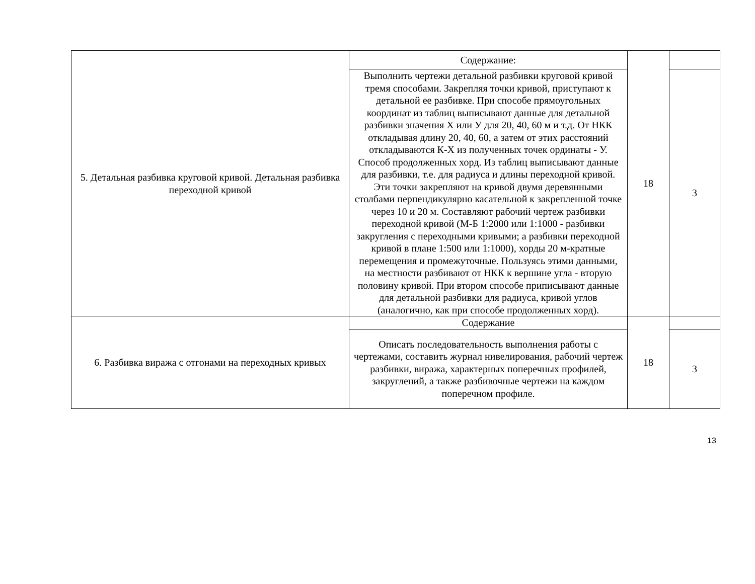| 5. Детальная разбивка круговой кривой. Детальная разбивка переходной кривой | Содержание: | 18 | |
| | Выполнить чертежи детальной разбивки круговой кривой тремя способами. Закрепляя точки кривой, приступают к детальной ее разбивке. При способе прямоугольных координат из таблиц выписывают данные для детальной разбивки значения Х или У для 20, 40, 60 м и т.д. От НКК откладывая длину 20, 40, 60, а затем от этих расстояний откладываются К-Х из полученных точек ординаты - У. Способ продолженных хорд. Из таблиц выписывают данные для разбивки, т.е. для радиуса и длины переходной кривой. Эти точки закрепляют на кривой двумя деревянными столбами перпендикулярно касательной к закрепленной точке через 10 и 20 м. Составляют рабочий чертеж разбивки переходной кривой (М-Б 1:2000 или 1:1000 - разбивки закругления с переходными кривыми; а разбивки переходной кривой в плане 1:500 или 1:1000), хорды 20 м-кратные перемещения и промежуточные. Пользуясь этими данными, на местности разбивают от НКК к вершине угла - вторую половину кривой. При втором способе приписывают данные для детальной разбивки для радиуса, кривой углов (аналогично, как при способе продолженных хорд). | | 3 |
| 6. Разбивка виража с отгонами на переходных кривых | Содержание | 18 | |
| | Описать последовательность выполнения работы с чертежами, составить журнал нивелирования, рабочий чертеж разбивки, виража, характерных поперечных профилей, закруглений, а также разбивочные чертежи на каждом поперечном профиле. | | 3 |
13